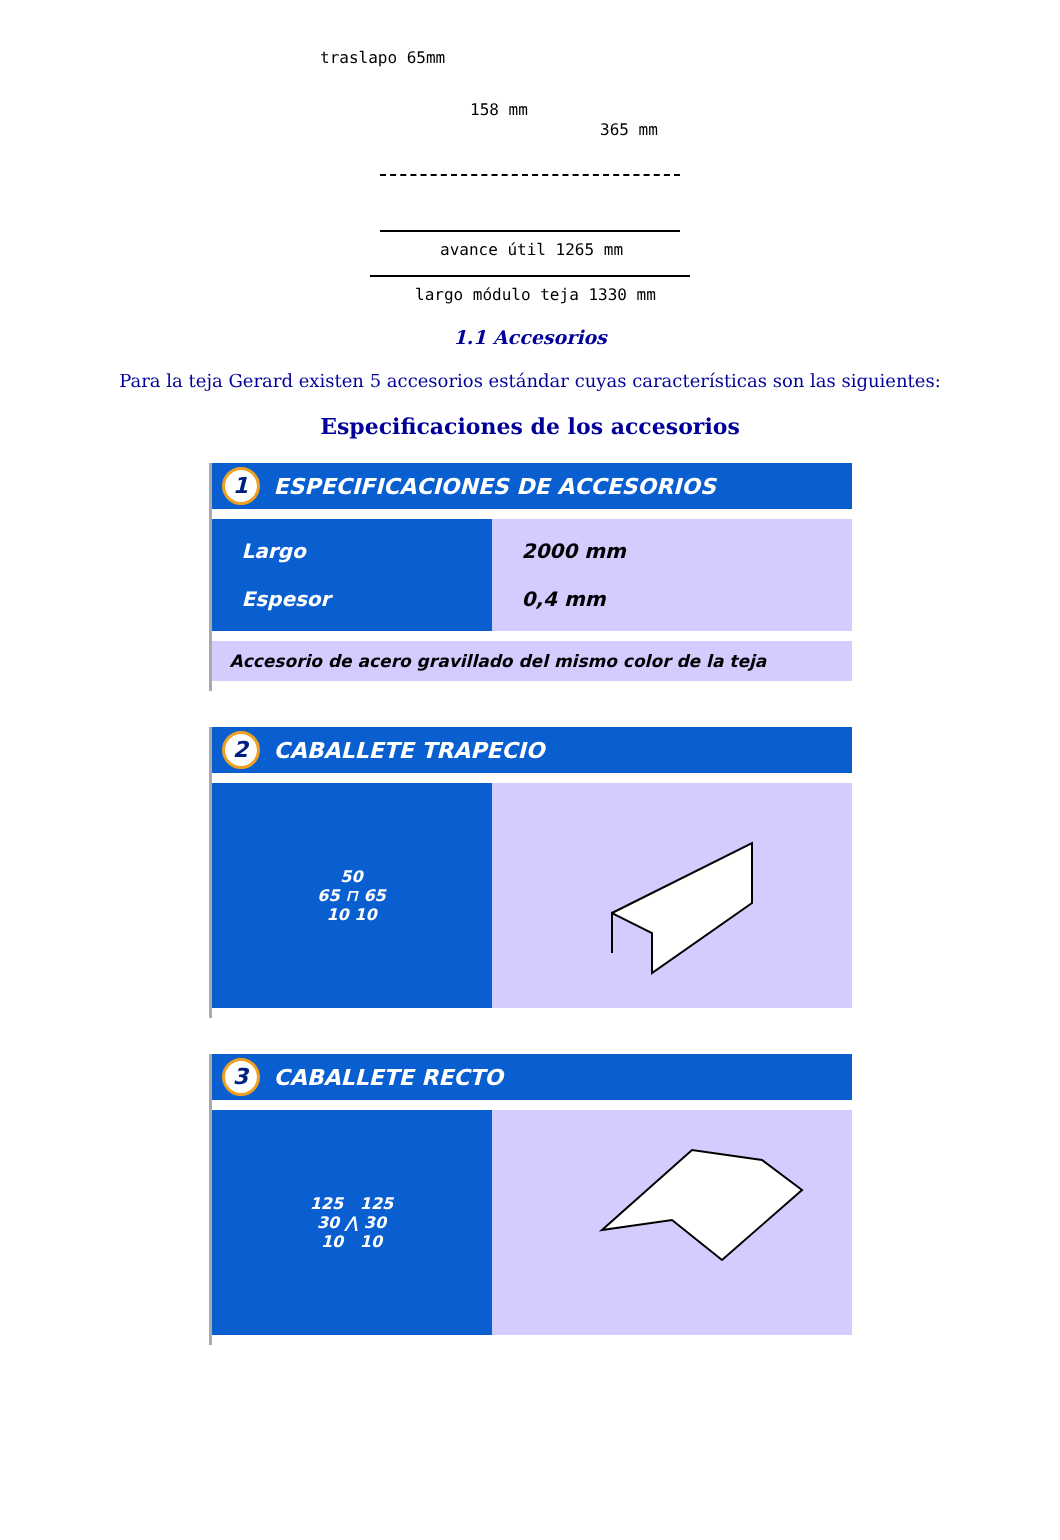traslapo 65mm
158 mm
365 mm
avance útil 1265 mm
largo módulo teja 1330 mm
1.1 Accesorios
Para la teja Gerard existen 5 accesorios estándar cuyas características son las siguientes:
Especificaciones de los accesorios
1 ESPECIFICACIONES DE ACCESORIOS
| Largo Espesor | 2000 mm 0,4 mm |
| Accesorio de acero gravillado del mismo color de la teja | |
2 CABALLETE TRAPECIO
| 50 65 ⊓ 65 10 10 | |
3 CABALLETE RECTO
| 125 125 30 ⋀ 30 10 10 | |